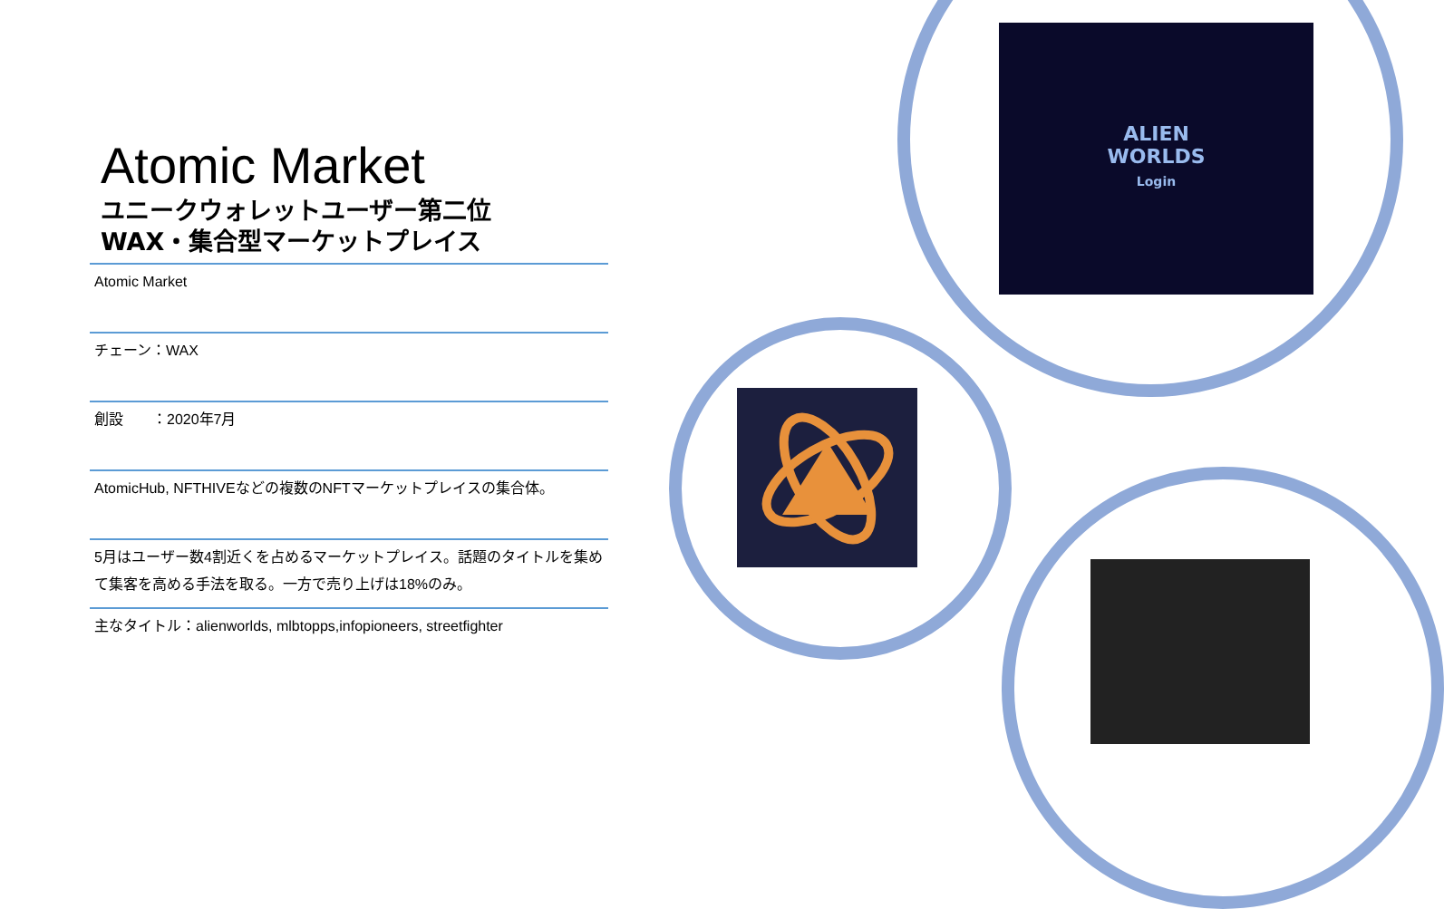ALIEN
WORLDS
Login
Atomic Market
ユニークウォレットユーザー第二位
WAX・集合型マーケットプレイス
| Atomic Market |
| チェーン：WAX |
| 創設 ：2020年7月 |
| AtomicHub, NFTHIVEなどの複数のNFTマーケットプレイスの集合体。 |
| 5月はユーザー数4割近くを占めるマーケットプレイス。話題のタイトルを集めて集客を高める手法を取る。一方で売り上げは18%のみ。 |
| 主なタイトル：alienworlds, mlbtopps,infopioneers, streetfighter |